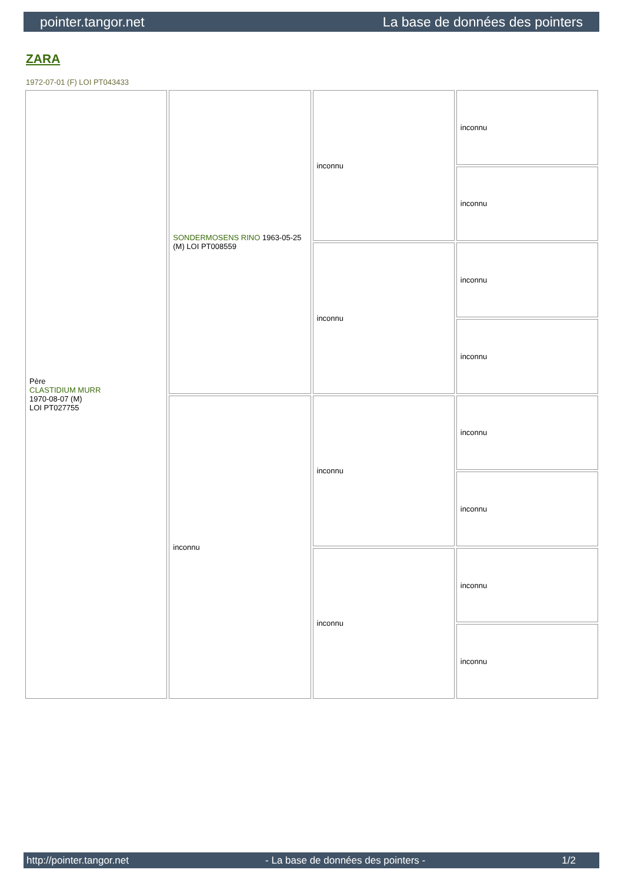pointer.tangor.net La base de données des pointers
ZARA
1972-07-01 (F) LOI PT043433
| Père CLASTIDIUM MURR 1970-08-07 (M) LOI PT027755 | SONDERMOSENS RINO 1963-05-25 (M) LOI PT008559 | inconnu | inconnu |
| | | | inconnu |
| | | inconnu | inconnu |
| | | | inconnu |
| | inconnu | inconnu | inconnu |
| | | | inconnu |
| | | inconnu | inconnu |
| | | | inconnu |
http://pointer.tangor.net - La base de données des pointers - 1/2